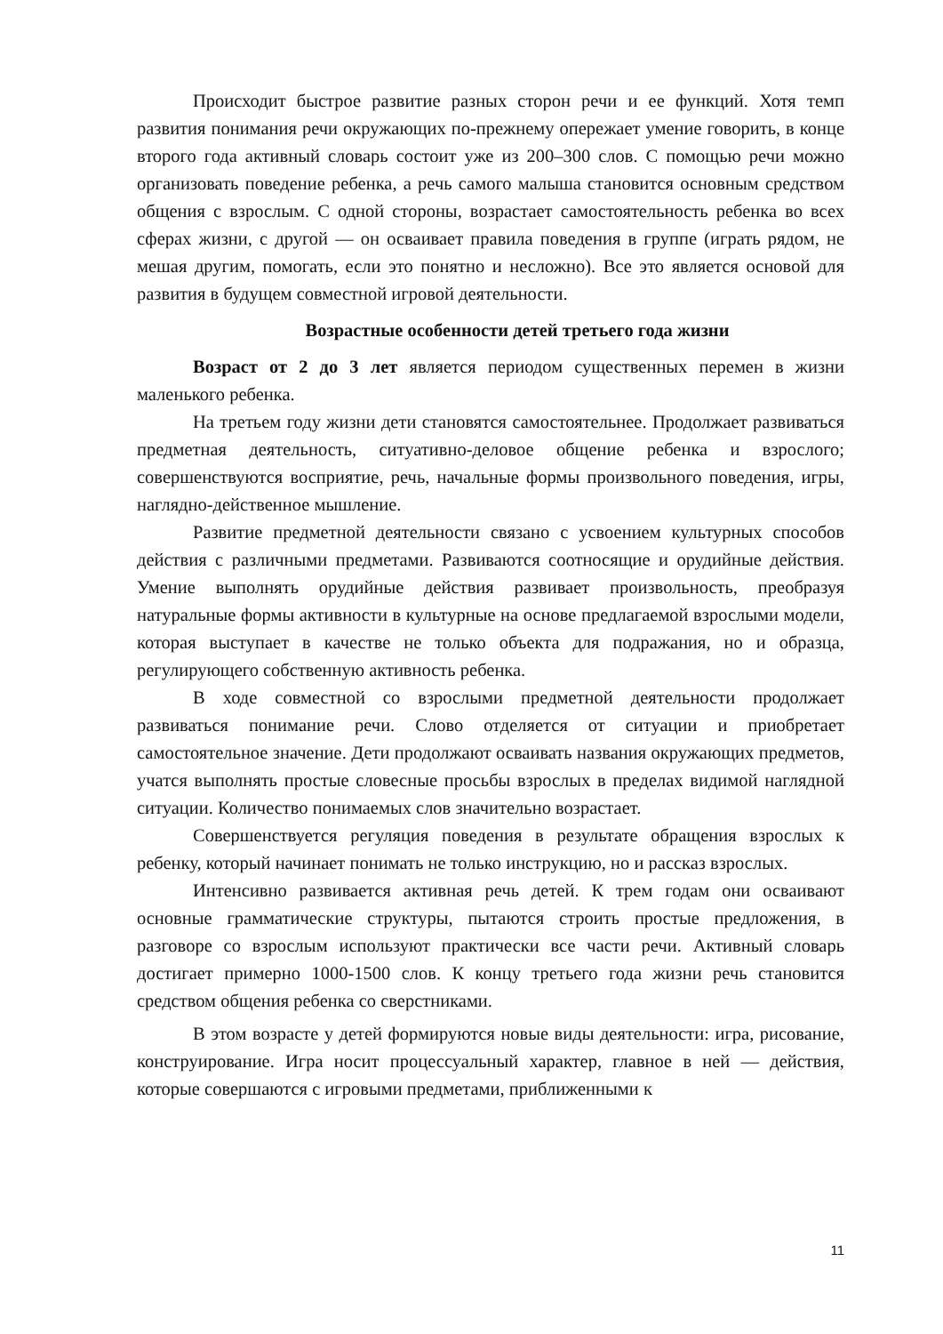Происходит быстрое развитие разных сторон речи и ее функций. Хотя темп развития понимания речи окружающих по-прежнему опережает умение говорить, в конце второго года активный словарь состоит уже из 200–300 слов. С помощью речи можно организовать поведение ребенка, а речь самого малыша становится основным средством общения с взрослым. С одной стороны, возрастает самостоятельность ребенка во всех сферах жизни, с другой — он осваивает правила поведения в группе (играть рядом, не мешая другим, помогать, если это понятно и несложно). Все это является основой для развития в будущем совместной игровой деятельности.
Возрастные особенности детей третьего года жизни
Возраст от 2 до 3 лет является периодом существенных перемен в жизни маленького ребенка.
На третьем году жизни дети становятся самостоятельнее. Продолжает развиваться предметная деятельность, ситуативно-деловое общение ребенка и взрослого; совершенствуются восприятие, речь, начальные формы произвольного поведения, игры, наглядно-действенное мышление.
Развитие предметной деятельности связано с усвоением культурных способов действия с различными предметами. Развиваются соотносящие и орудийные действия. Умение выполнять орудийные действия развивает произвольность, преобразуя натуральные формы активности в культурные на основе предлагаемой взрослыми модели, которая выступает в качестве не только объекта для подражания, но и образца, регулирующего собственную активность ребенка.
В ходе совместной со взрослыми предметной деятельности продолжает развиваться понимание речи. Слово отделяется от ситуации и приобретает самостоятельное значение. Дети продолжают осваивать названия окружающих предметов, учатся выполнять простые словесные просьбы взрослых в пределах видимой наглядной ситуации. Количество понимаемых слов значительно возрастает.
Совершенствуется регуляция поведения в результате обращения взрослых к ребенку, который начинает понимать не только инструкцию, но и рассказ взрослых.
Интенсивно развивается активная речь детей. К трем годам они осваивают основные грамматические структуры, пытаются строить простые предложения, в разговоре со взрослым используют практически все части речи. Активный словарь достигает примерно 1000-1500 слов. К концу третьего года жизни речь становится средством общения ребенка со сверстниками.
В этом возрасте у детей формируются новые виды деятельности: игра, рисование, конструирование. Игра носит процессуальный характер, главное в ней — действия, которые совершаются с игровыми предметами, приближенными к
11